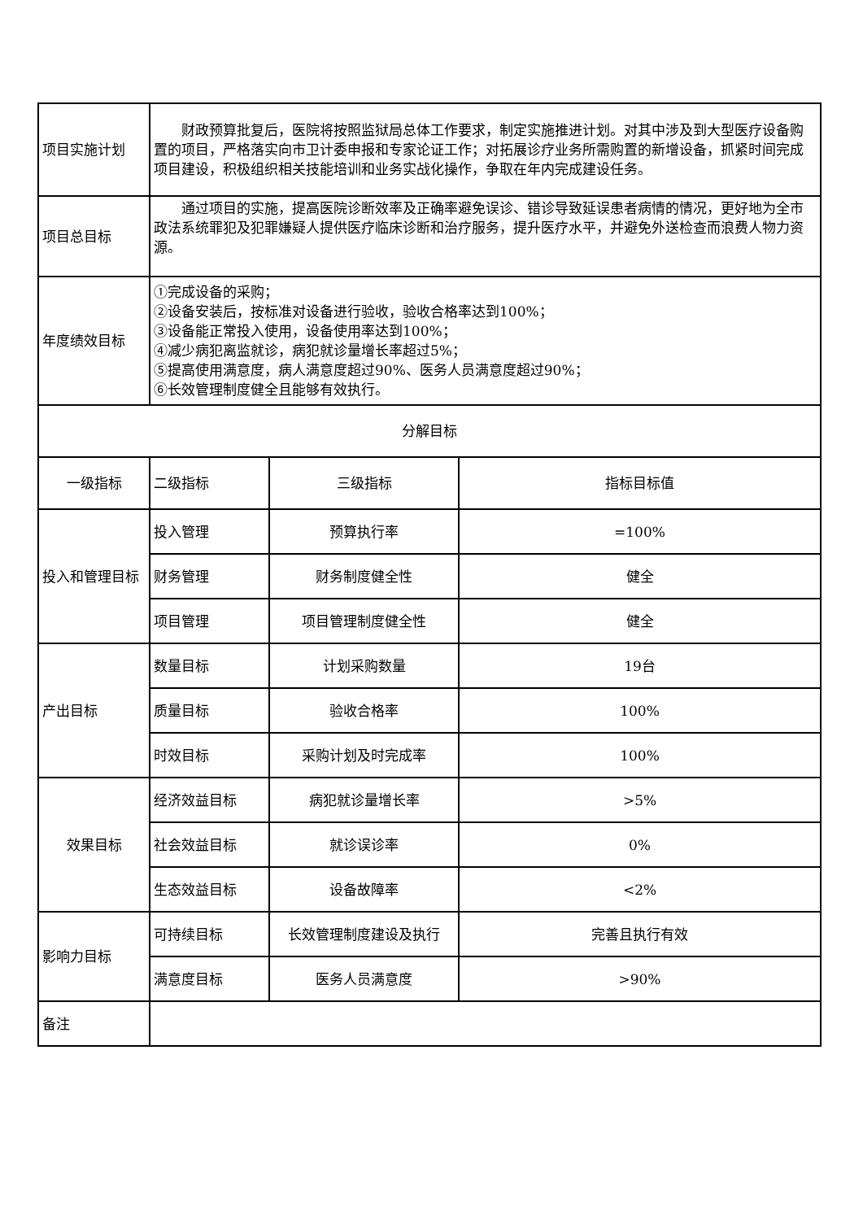| 项目实施计划 | 财政预算批复后，医院将按照监狱局总体工作要求，制定实施推进计划。对其中涉及到大型医疗设备购置的项目，严格落实向市卫计委申报和专家论证工作；对拓展诊疗业务所需购置的新增设备，抓紧时间完成项目建设，积极组织相关技能培训和业务实战化操作，争取在年内完成建设任务。 | | |
| 项目总目标 | 通过项目的实施，提高医院诊断效率及正确率避免误诊、错诊导致延误患者病情的情况，更好地为全市政法系统罪犯及犯罪嫌疑人提供医疗临床诊断和治疗服务，提升医疗水平，并避免外送检查而浪费人物力资源。 | | |
| 年度绩效目标 | ①完成设备的采购； ②设备安装后，按标准对设备进行验收，验收合格率达到100%； ③设备能正常投入使用，设备使用率达到100%； ④减少病犯离监就诊，病犯就诊量增长率超过5%； ⑤提高使用满意度，病人满意度超过90%、医务人员满意度超过90%； ⑥长效管理制度健全且能够有效执行。 | | |
| 分解目标 | | | |
| 一级指标 | 二级指标 | 三级指标 | 指标目标值 |
| 投入和管理目标 | 投入管理 | 预算执行率 | =100% |
| | 财务管理 | 财务制度健全性 | 健全 |
| | 项目管理 | 项目管理制度健全性 | 健全 |
| 产出目标 | 数量目标 | 计划采购数量 | 19台 |
| | 质量目标 | 验收合格率 | 100% |
| | 时效目标 | 采购计划及时完成率 | 100% |
| 效果目标 | 经济效益目标 | 病犯就诊量增长率 | >5% |
| | 社会效益目标 | 就诊误诊率 | 0% |
| | 生态效益目标 | 设备故障率 | <2% |
| 影响力目标 | 可持续目标 | 长效管理制度建设及执行 | 完善且执行有效 |
| | 满意度目标 | 医务人员满意度 | >90% |
| 备注 | | | |